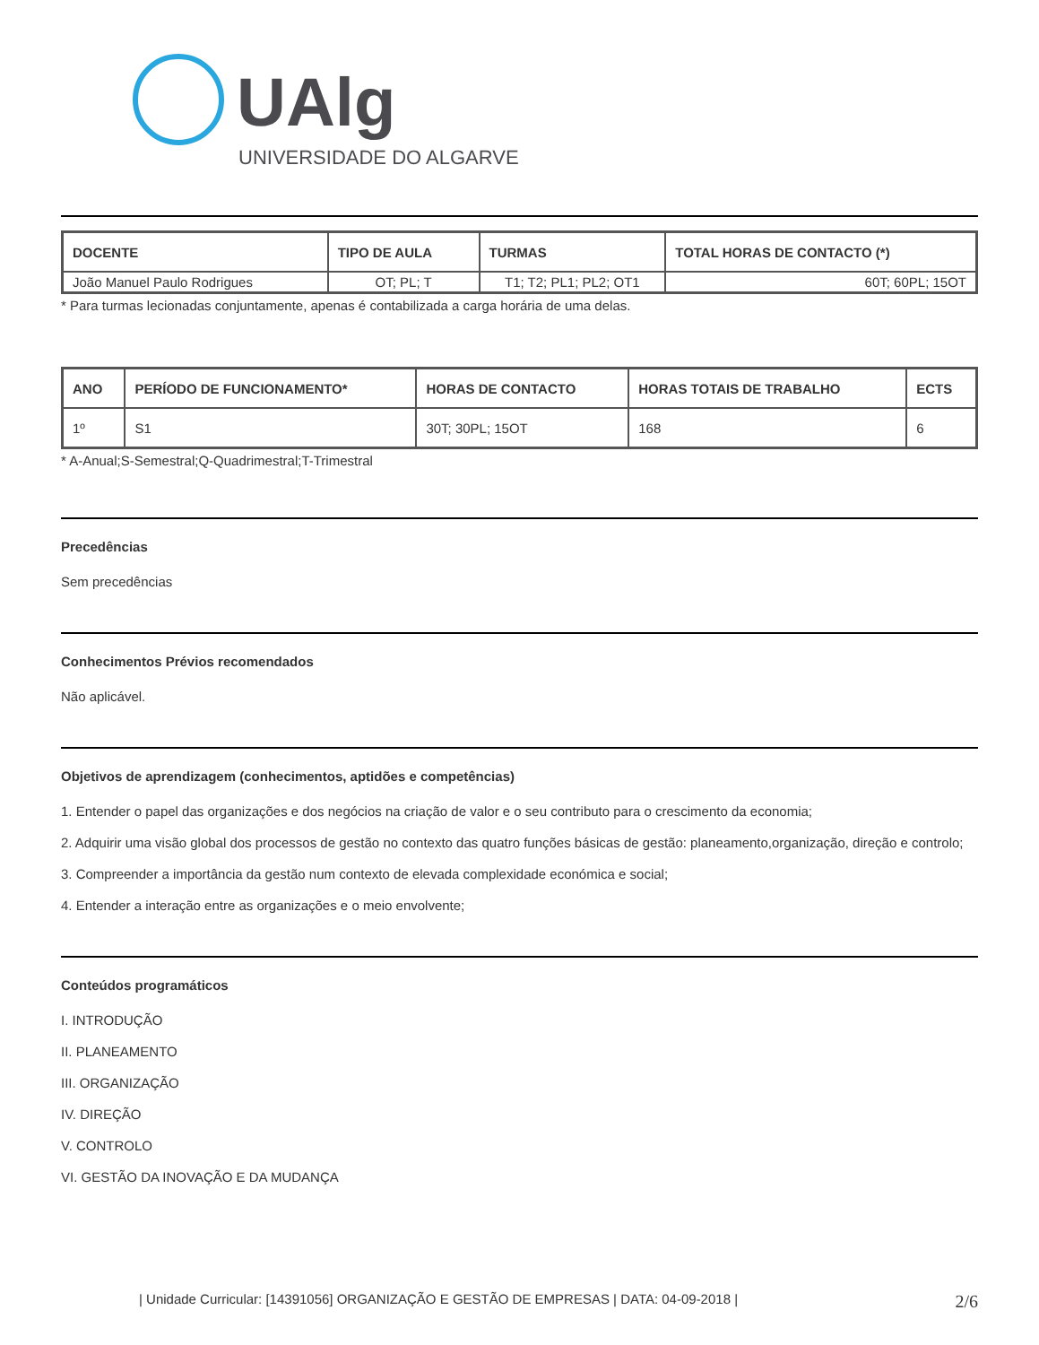UAlg
UNIVERSIDADE DO ALGARVE
| DOCENTE | TIPO DE AULA | TURMAS | TOTAL HORAS DE CONTACTO (*) |
| --- | --- | --- | --- |
| João Manuel Paulo Rodrigues | OT; PL; T | T1; T2; PL1; PL2; OT1 | 60T; 60PL; 15OT |
* Para turmas lecionadas conjuntamente, apenas é contabilizada a carga horária de uma delas.
| ANO | PERÍODO DE FUNCIONAMENTO* | HORAS DE CONTACTO | HORAS TOTAIS DE TRABALHO | ECTS |
| --- | --- | --- | --- | --- |
| 1º | S1 | 30T; 30PL; 15OT | 168 | 6 |
* A-Anual;S-Semestral;Q-Quadrimestral;T-Trimestral
Precedências
Sem precedências
Conhecimentos Prévios recomendados
Não aplicável.
Objetivos de aprendizagem (conhecimentos, aptidões e competências)
1. Entender o papel das organizações e dos negócios na criação de valor e o seu contributo para o crescimento da economia;
2. Adquirir uma visão global dos processos de gestão no contexto das quatro funções básicas de gestão: planeamento,organização, direção e controlo;
3. Compreender a importância da gestão num contexto de elevada complexidade económica e social;
4. Entender a interação entre as organizações e o meio envolvente;
Conteúdos programáticos
I. INTRODUÇÃO
II. PLANEAMENTO
III. ORGANIZAÇÃO
IV. DIREÇÃO
V. CONTROLO
VI. GESTÃO DA INOVAÇÃO E DA MUDANÇA
| Unidade Curricular: [14391056] ORGANIZAÇÃO E GESTÃO DE EMPRESAS | DATA: 04-09-2018 | 2/6